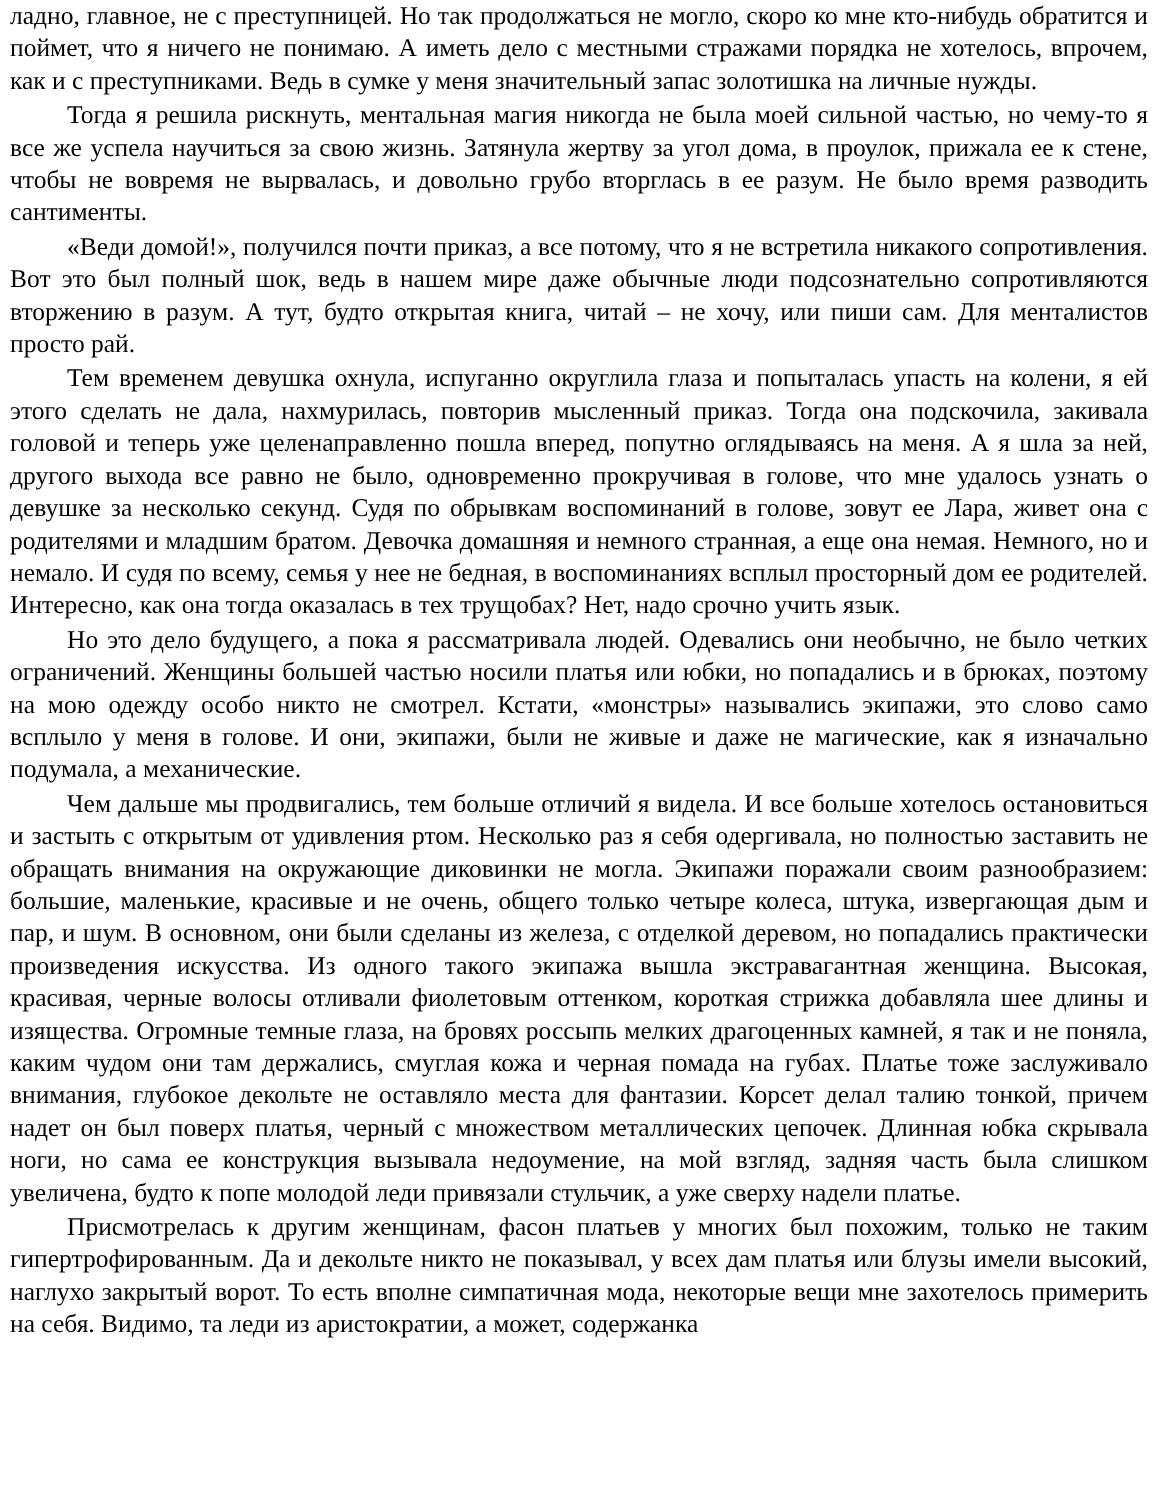ладно, главное, не с преступницей. Но так продолжаться не могло, скоро ко мне кто-нибудь обратится и поймет, что я ничего не понимаю. А иметь дело с местными стражами порядка не хотелось, впрочем, как и с преступниками. Ведь в сумке у меня значительный запас золотишка на личные нужды.
Тогда я решила рискнуть, ментальная магия никогда не была моей сильной частью, но чему-то я все же успела научиться за свою жизнь. Затянула жертву за угол дома, в проулок, прижала ее к стене, чтобы не вовремя не вырвалась, и довольно грубо вторглась в ее разум. Не было время разводить сантименты.
«Веди домой!», получился почти приказ, а все потому, что я не встретила никакого сопротивления. Вот это был полный шок, ведь в нашем мире даже обычные люди подсознательно сопротивляются вторжению в разум. А тут, будто открытая книга, читай – не хочу, или пиши сам. Для менталистов просто рай.
Тем временем девушка охнула, испуганно округлила глаза и попыталась упасть на колени, я ей этого сделать не дала, нахмурилась, повторив мысленный приказ. Тогда она подскочила, закивала головой и теперь уже целенаправленно пошла вперед, попутно оглядываясь на меня. А я шла за ней, другого выхода все равно не было, одновременно прокручивая в голове, что мне удалось узнать о девушке за несколько секунд. Судя по обрывкам воспоминаний в голове, зовут ее Лара, живет она с родителями и младшим братом. Девочка домашняя и немного странная, а еще она немая. Немного, но и немало. И судя по всему, семья у нее не бедная, в воспоминаниях всплыл просторный дом ее родителей. Интересно, как она тогда оказалась в тех трущобах? Нет, надо срочно учить язык.
Но это дело будущего, а пока я рассматривала людей. Одевались они необычно, не было четких ограничений. Женщины большей частью носили платья или юбки, но попадались и в брюках, поэтому на мою одежду особо никто не смотрел. Кстати, «монстры» назывались экипажи, это слово само всплыло у меня в голове. И они, экипажи, были не живые и даже не магические, как я изначально подумала, а механические.
Чем дальше мы продвигались, тем больше отличий я видела. И все больше хотелось остановиться и застыть с открытым от удивления ртом. Несколько раз я себя одергивала, но полностью заставить не обращать внимания на окружающие диковинки не могла. Экипажи поражали своим разнообразием: большие, маленькие, красивые и не очень, общего только четыре колеса, штука, извергающая дым и пар, и шум. В основном, они были сделаны из железа, с отделкой деревом, но попадались практически произведения искусства. Из одного такого экипажа вышла экстравагантная женщина. Высокая, красивая, черные волосы отливали фиолетовым оттенком, короткая стрижка добавляла шее длины и изящества. Огромные темные глаза, на бровях россыпь мелких драгоценных камней, я так и не поняла, каким чудом они там держались, смуглая кожа и черная помада на губах. Платье тоже заслуживало внимания, глубокое декольте не оставляло места для фантазии. Корсет делал талию тонкой, причем надет он был поверх платья, черный с множеством металлических цепочек. Длинная юбка скрывала ноги, но сама ее конструкция вызывала недоумение, на мой взгляд, задняя часть была слишком увеличена, будто к попе молодой леди привязали стульчик, а уже сверху надели платье.
Присмотрелась к другим женщинам, фасон платьев у многих был похожим, только не таким гипертрофированным. Да и декольте никто не показывал, у всех дам платья или блузы имели высокий, наглухо закрытый ворот. То есть вполне симпатичная мода, некоторые вещи мне захотелось примерить на себя. Видимо, та леди из аристократии, а может, содержанка